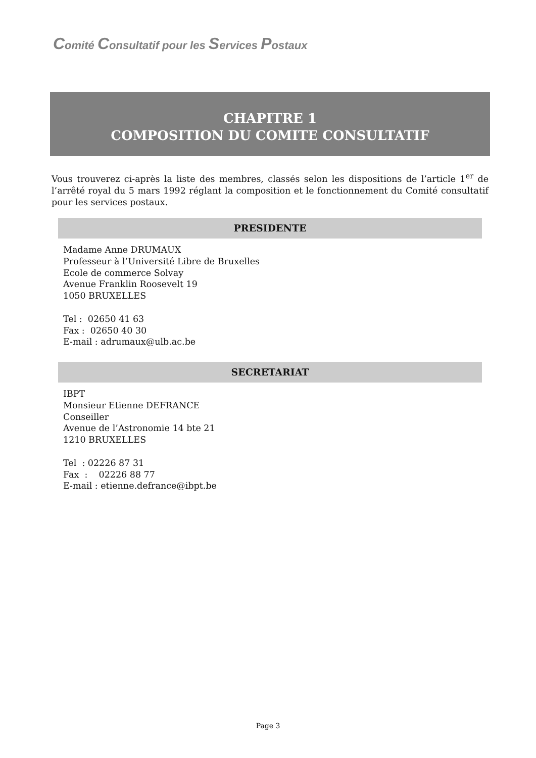Comité Consultatif pour les Services Postaux
CHAPITRE 1
COMPOSITION DU COMITE CONSULTATIF
Vous trouverez ci-après la liste des membres, classés selon les dispositions de l’article 1<sup>er</sup> de l’arrêté royal du 5 mars 1992 réglant la composition et le fonctionnement du Comité consultatif pour les services postaux.
PRESIDENTE
Madame Anne DRUMAUX
Professeur à l’Université Libre de Bruxelles
Ecole de commerce Solvay
Avenue Franklin Roosevelt 19
1050 BRUXELLES
Tel : 02650 41 63
Fax : 02650 40 30
E-mail : adrumaux@ulb.ac.be
SECRETARIAT
IBPT
Monsieur Etienne DEFRANCE
Conseiller
Avenue de l’Astronomie 14 bte 21
1210 BRUXELLES
Tel : 02226 87 31
Fax : 02226 88 77
E-mail : etienne.defrance@ibpt.be
Page 3